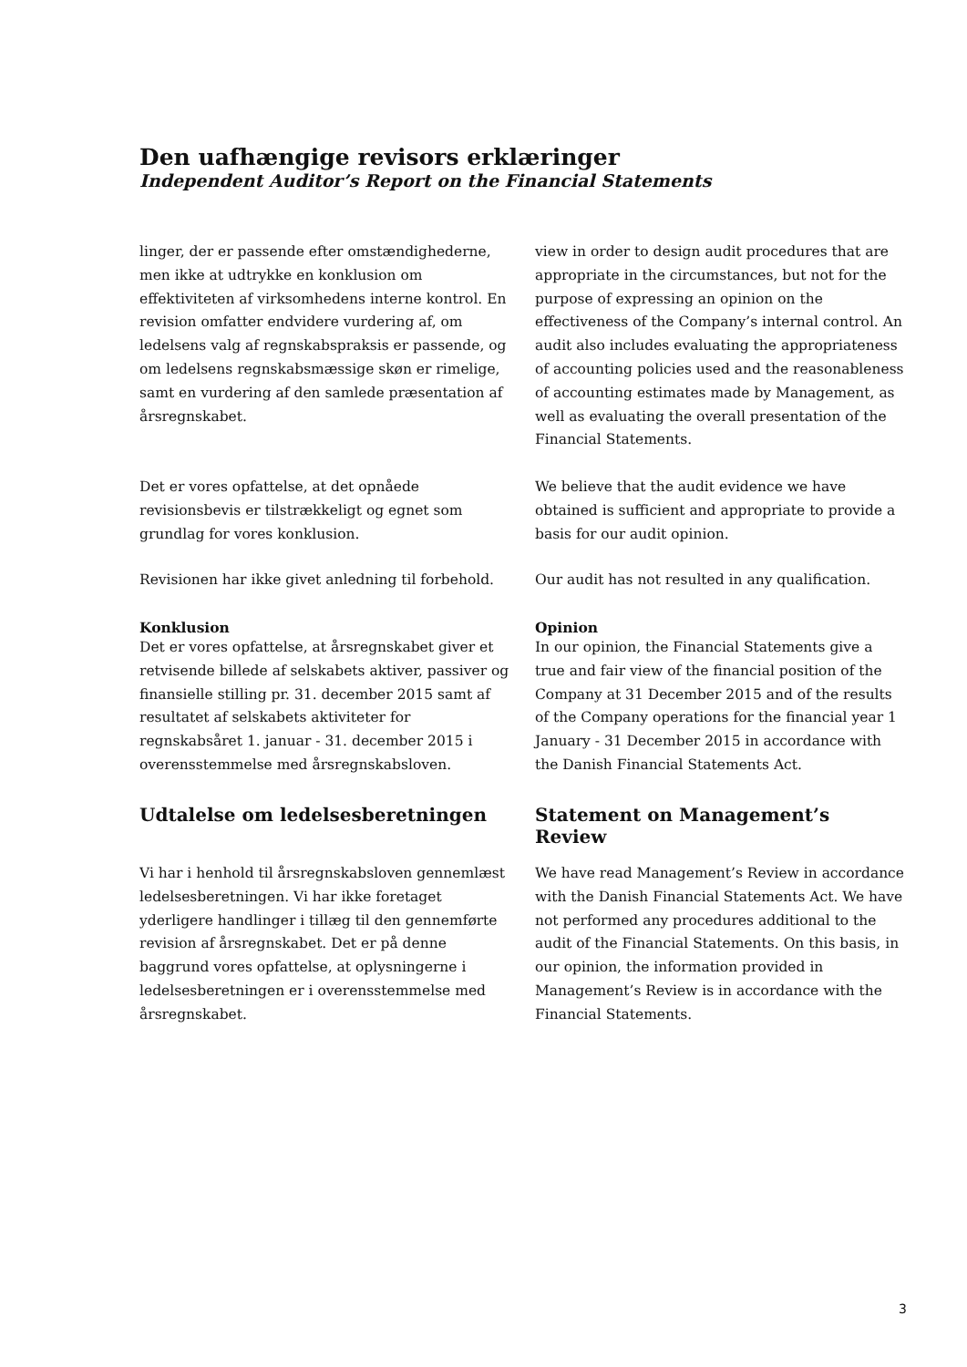Den uafhængige revisors erklæringer
Independent Auditor’s Report on the Financial Statements
linger, der er passende efter omstændighederne, men ikke at udtrykke en konklusion om effektiviteten af virksomhedens interne kontrol. En revision omfatter endvidere vurdering af, om ledelsens valg af regnskabspraksis er passende, og om ledelsens regnskabsmæssige skøn er rimelige, samt en vurdering af den samlede præsentation af årsregnskabet.
view in order to design audit procedures that are appropriate in the circumstances, but not for the purpose of expressing an opinion on the effectiveness of the Company’s internal control. An audit also includes evaluating the appropriateness of accounting policies used and the reasonableness of accounting estimates made by Management, as well as evaluating the overall presentation of the Financial Statements.
Det er vores opfattelse, at det opnåede revisionsbevis er tilstrækkeligt og egnet som grundlag for vores konklusion.
We believe that the audit evidence we have obtained is sufficient and appropriate to provide a basis for our audit opinion.
Revisionen har ikke givet anledning til forbehold.
Our audit has not resulted in any qualification.
Konklusion
Det er vores opfattelse, at årsregnskabet giver et retvisende billede af selskabets aktiver, passiver og finansielle stilling pr. 31. december 2015 samt af resultatet af selskabets aktiviteter for regnskabsåret 1. januar - 31. december 2015 i overensstemmelse med årsregnskabsloven.
Opinion
In our opinion, the Financial Statements give a true and fair view of the financial position of the Company at 31 December 2015 and of the results of the Company operations for the financial year 1 January - 31 December 2015 in accordance with the Danish Financial Statements Act.
Udtalelse om ledelsesberetningen Statement on Management’s Review
Vi har i henhold til årsregnskabsloven gennemlæst ledelsesberetningen. Vi har ikke foretaget yderligere handlinger i tillæg til den gennemførte revision af årsregnskabet. Det er på denne baggrund vores opfattelse, at oplysningerne i ledelsesberetningen er i overensstemmelse med årsregnskabet.
We have read Management’s Review in accordance with the Danish Financial Statements Act. We have not performed any procedures additional to the audit of the Financial Statements. On this basis, in our opinion, the information provided in Management’s Review is in accordance with the Financial Statements.
3